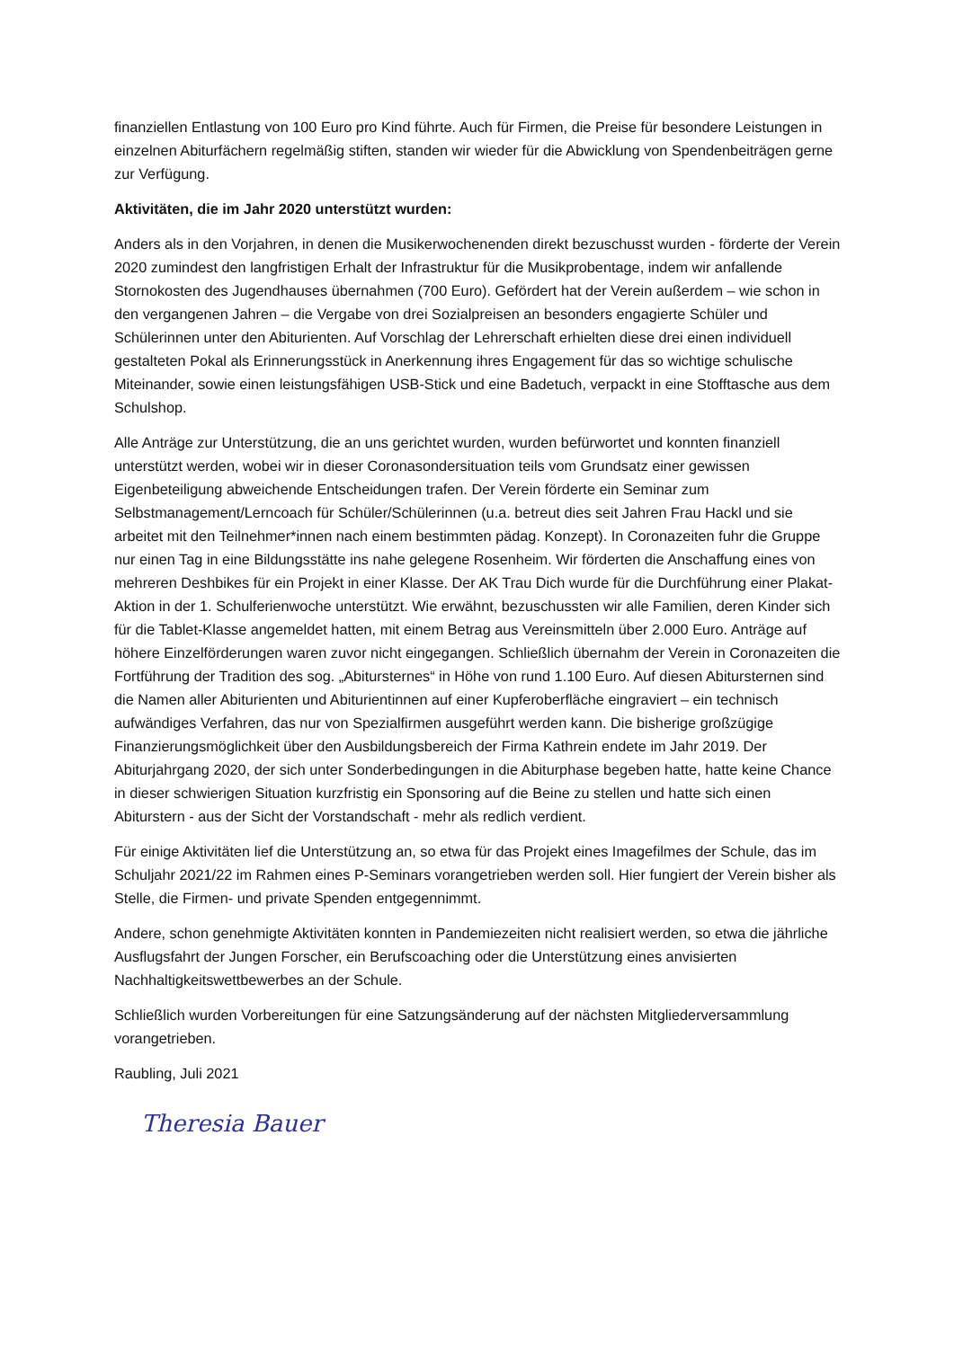finanziellen Entlastung von 100 Euro pro Kind führte. Auch für Firmen, die Preise für besondere Leistungen in einzelnen Abiturfächern regelmäßig stiften, standen wir wieder für die Abwicklung von Spendenbeiträgen gerne zur Verfügung.
Aktivitäten, die im Jahr 2020 unterstützt wurden:
Anders als in den Vorjahren, in denen die Musikerwochenenden direkt bezuschusst wurden - förderte der Verein 2020 zumindest den langfristigen Erhalt der Infrastruktur für die Musikprobentage, indem wir anfallende Stornokosten des Jugendhauses übernahmen (700 Euro). Gefördert hat der Verein außerdem – wie schon in den vergangenen Jahren – die Vergabe von drei Sozialpreisen an besonders engagierte Schüler und Schülerinnen unter den Abiturienten. Auf Vorschlag der Lehrerschaft erhielten diese drei einen individuell gestalteten Pokal als Erinnerungsstück in Anerkennung ihres Engagement für das so wichtige schulische Miteinander, sowie einen leistungsfähigen USB-Stick und eine Badetuch, verpackt in eine Stofftasche aus dem Schulshop.
Alle Anträge zur Unterstützung, die an uns gerichtet wurden, wurden befürwortet und konnten finanziell unterstützt werden, wobei wir in dieser Coronasondersituation teils vom Grundsatz einer gewissen Eigenbeteiligung abweichende Entscheidungen trafen. Der Verein förderte ein Seminar zum Selbstmanagement/Lerncoach für Schüler/Schülerinnen (u.a. betreut dies seit Jahren Frau Hackl und sie arbeitet mit den Teilnehmer*innen nach einem bestimmten pädag. Konzept). In Coronazeiten fuhr die Gruppe nur einen Tag in eine Bildungsstätte ins nahe gelegene Rosenheim. Wir förderten die Anschaffung eines von mehreren Deshbikes für ein Projekt in einer Klasse. Der AK Trau Dich wurde für die Durchführung einer Plakat-Aktion in der 1. Schulferienwoche unterstützt. Wie erwähnt, bezuschussten wir alle Familien, deren Kinder sich für die Tablet-Klasse angemeldet hatten, mit einem Betrag aus Vereinsmitteln über 2.000 Euro. Anträge auf höhere Einzelförderungen waren zuvor nicht eingegangen. Schließlich übernahm der Verein in Coronazeiten die Fortführung der Tradition des sog. „Abitursternes“ in Höhe von rund 1.100 Euro. Auf diesen Abitursternen sind die Namen aller Abiturienten und Abiturientinnen auf einer Kupferoberfläche eingraviert – ein technisch aufwändiges Verfahren, das nur von Spezialfirmen ausgeführt werden kann. Die bisherige großzügige Finanzierungsmöglichkeit über den Ausbildungsbereich der Firma Kathrein endete im Jahr 2019. Der Abiturjahrgang 2020, der sich unter Sonderbedingungen in die Abiturphase begeben hatte, hatte keine Chance in dieser schwierigen Situation kurzfristig ein Sponsoring auf die Beine zu stellen und hatte sich einen Abiturstern - aus der Sicht der Vorstandschaft - mehr als redlich verdient.
Für einige Aktivitäten lief die Unterstützung an, so etwa für das Projekt eines Imagefilmes der Schule, das im Schuljahr 2021/22 im Rahmen eines P-Seminars vorangetrieben werden soll. Hier fungiert der Verein bisher als Stelle, die Firmen- und private Spenden entgegennimmt.
Andere, schon genehmigte Aktivitäten konnten in Pandemiezeiten nicht realisiert werden, so etwa die jährliche Ausflugsfahrt der Jungen Forscher, ein Berufscoaching oder die Unterstützung eines anvisierten Nachhaltigkeitswettbewerbes an der Schule.
Schließlich wurden Vorbereitungen für eine Satzungsänderung auf der nächsten Mitgliederversammlung vorangetrieben.
Raubling, Juli 2021
Theresia Bauer